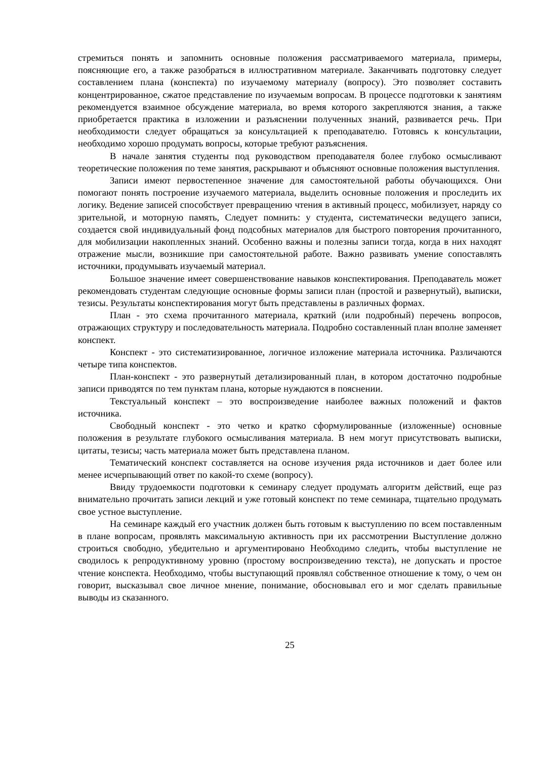стремиться понять и запомнить основные положения рассматриваемого материала, примеры, поясняющие его, а также разобраться в иллюстративном материале. Заканчивать подготовку следует составлением плана (конспекта) по изучаемому материалу (вопросу). Это позволяет составить концентрированное, сжатое представление по изучаемым вопросам. В процессе подготовки к занятиям рекомендуется взаимное обсуждение материала, во время которого закрепляются знания, а также приобретается практика в изложении и разъяснении полученных знаний, развивается речь. При необходимости следует обращаться за консультацией к преподавателю. Готовясь к консультации, необходимо хорошо продумать вопросы, которые требуют разъяснения.
В начале занятия студенты под руководством преподавателя более глубоко осмысливают теоретические положения по теме занятия, раскрывают и объясняют основные положения выступления.
Записи имеют первостепенное значение для самостоятельной работы обучающихся. Они помогают понять построение изучаемого материала, выделить основные положения и проследить их логику. Ведение записей способствует превращению чтения в активный процесс, мобилизует, наряду со зрительной, и моторную память, Следует помнить: у студента, систематически ведущего записи, создается свой индивидуальный фонд подсобных материалов для быстрого повторения прочитанного, для мобилизации накопленных знаний. Особенно важны и полезны записи тогда, когда в них находят отражение мысли, возникшие при самостоятельной работе. Важно развивать умение сопоставлять источники, продумывать изучаемый материал.
Большое значение имеет совершенствование навыков конспектирования. Преподаватель может рекомендовать студентам следующие основные формы записи план (простой и развернутый), выписки, тезисы. Результаты конспектирования могут быть представлены в различных формах.
План - это схема прочитанного материала, краткий (или подробный) перечень вопросов, отражающих структуру и последовательность материала. Подробно составленный план вполне заменяет конспект.
Конспект - это систематизированное, логичное изложение материала источника. Различаются четыре типа конспектов.
План-конспект - это развернутый детализированный план, в котором достаточно подробные записи приводятся по тем пунктам плана, которые нуждаются в пояснении.
Текстуальный конспект – это воспроизведение наиболее важных положений и фактов источника.
Свободный конспект - это четко и кратко сформулированные (изложенные) основные положения в результате глубокого осмысливания материала. В нем могут присутствовать выписки, цитаты, тезисы; часть материала может быть представлена планом.
Тематический конспект составляется на основе изучения ряда источников и дает более или менее исчерпывающий ответ по какой-то схеме (вопросу).
Ввиду трудоемкости подготовки к семинару следует продумать алгоритм действий, еще раз внимательно прочитать записи лекций и уже готовый конспект по теме семинара, тщательно продумать свое устное выступление.
На семинаре каждый его участник должен быть готовым к выступлению по всем поставленным в плане вопросам, проявлять максимальную активность при их рассмотрении Выступление должно строиться свободно, убедительно и аргументировано Необходимо следить, чтобы выступление не сводилось к репродуктивному уровню (простому воспроизведению текста), не допускать и простое чтение конспекта. Необходимо, чтобы выступающий проявлял собственное отношение к тому, о чем он говорит, высказывал свое личное мнение, понимание, обосновывал его и мог сделать правильные выводы из сказанного.
25